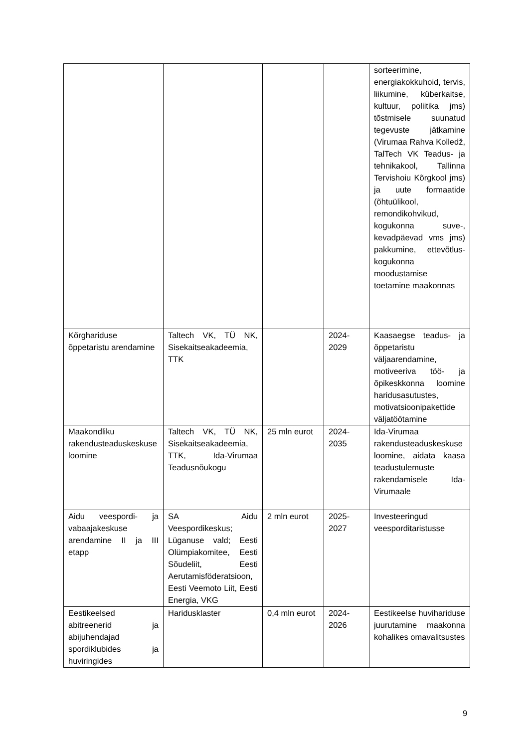| | | | | sorteerimine, energiakokkuhoid, tervis, liikumine, küberkaitse, kultuur, poliitika jms) tõstmisele suunatud tegevuste jätkamine (Virumaa Rahva Kolledž, TalTech VK Teadus- ja tehnikakool, Tallinna Tervishoiu Kõrgkool jms) ja uute formaatide (õhtuülikool, remondikohvikud, kogukonna suve-, kevadpäevad vms jms) pakkumine, ettevõtlus-kogukonna moodustamise toetamine maakonnas |
| Kõrghariduse õppetaristu arendamine | Taltech VK, TÜ NK, Sisekaitseakadeemia, TTK | | 2024-2029 | Kaasaegse teadus- ja õppetaristu väljaarendamine, motiveeriva töö- ja õpikeskkonna loomine haridusasutustes, motivatsioonipakettide väljatöötamine |
| Maakondliku rakendusteaduskeskuse loomine | Taltech VK, TÜ NK, Sisekaitseakadeemia, TTK, Ida-Virumaa Teadusnõukogu | 25 mln eurot | 2024-2035 | Ida-Virumaa rakendusteaduskeskuse loomine, aidata kaasa teadustulemuste rakendamisele Ida-Virumaale |
| Aidu veespordi- ja vabaajakeskuse arendamine II ja III etapp | SA Aidu Veespordikeskus; Lüganuse vald; Eesti Olümpiakomitee, Eesti Sõudeliit, Eesti Aerutamisföderatsioon, Eesti Veemoto Liit, Eesti Energia, VKG | 2 mln eurot | 2025-2027 | Investeeringud veesporditaristusse |
| Eestikeelsed abitreenerid ja abijuhendajad spordiklubides ja huviringides | Haridusklaster | 0,4 mln eurot | 2024-2026 | Eestikeelse huvihariduse juurutamine maakonna kohalikes omavalitsustes |
9